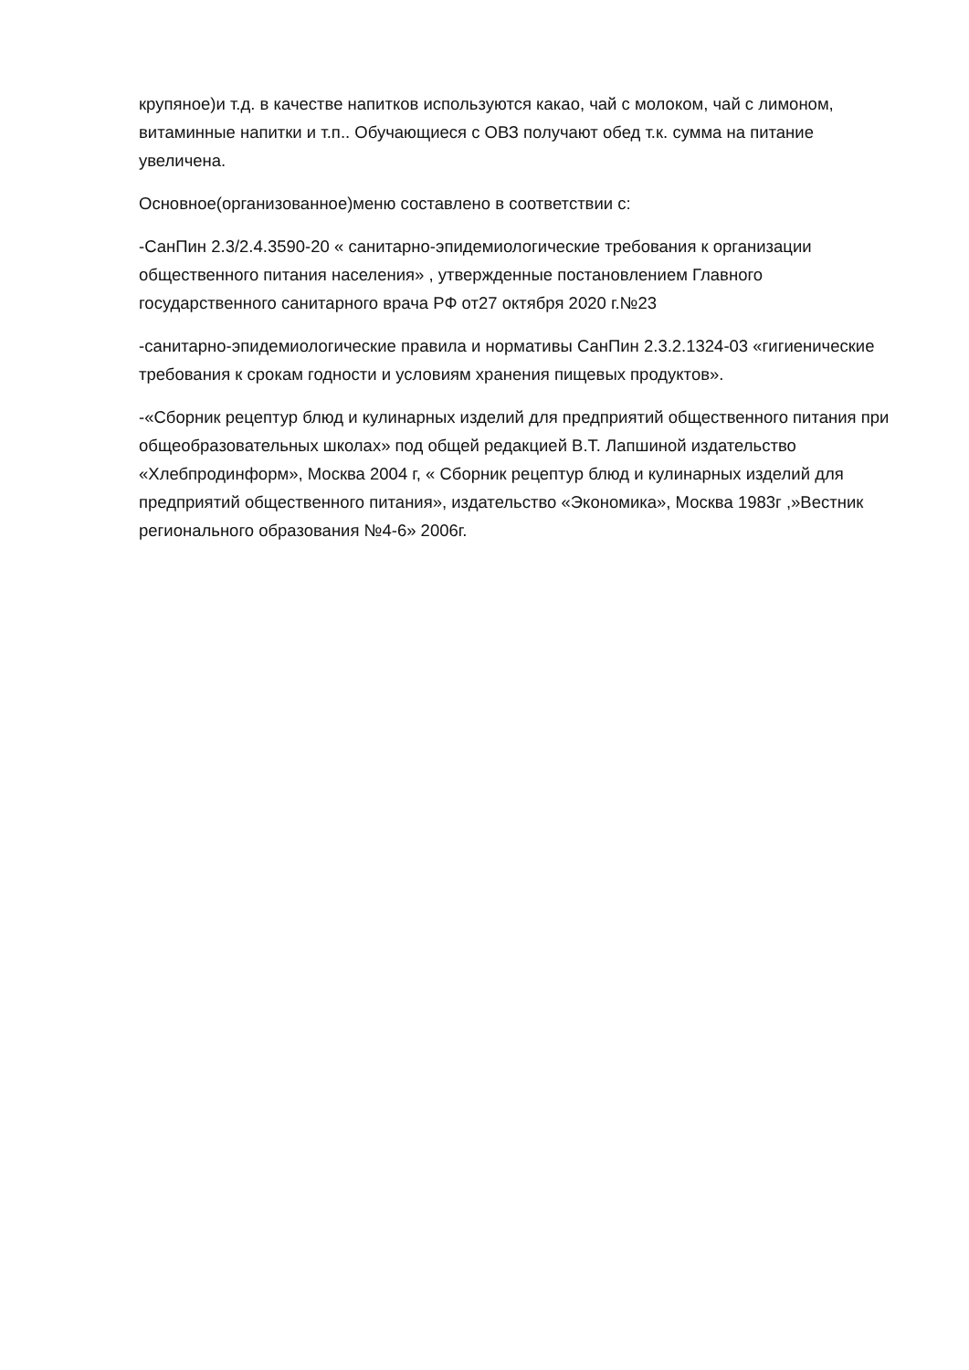крупяное)и т.д. в качестве напитков используются какао, чай с молоком, чай с лимоном, витаминные напитки и т.п.. Обучающиеся с ОВЗ получают обед т.к. сумма на питание увеличена.
Основное(организованное)меню составлено в соответствии с:
-СанПин 2.3/2.4.3590-20 « санитарно-эпидемиологические требования к организации общественного питания населения» , утвержденные постановлением Главного государственного санитарного врача РФ от27 октября 2020 г.№23
-санитарно-эпидемиологические правила и нормативы СанПин 2.3.2.1324-03 «гигиенические требования к срокам годности и условиям хранения пищевых продуктов».
-«Сборник рецептур блюд и кулинарных изделий для предприятий общественного питания при общеобразовательных школах» под общей редакцией В.Т. Лапшиной издательство «Хлебпродинформ», Москва 2004 г, « Сборник рецептур блюд и кулинарных изделий для предприятий общественного питания», издательство «Экономика», Москва 1983г ,»Вестник регионального образования №4-6» 2006г.